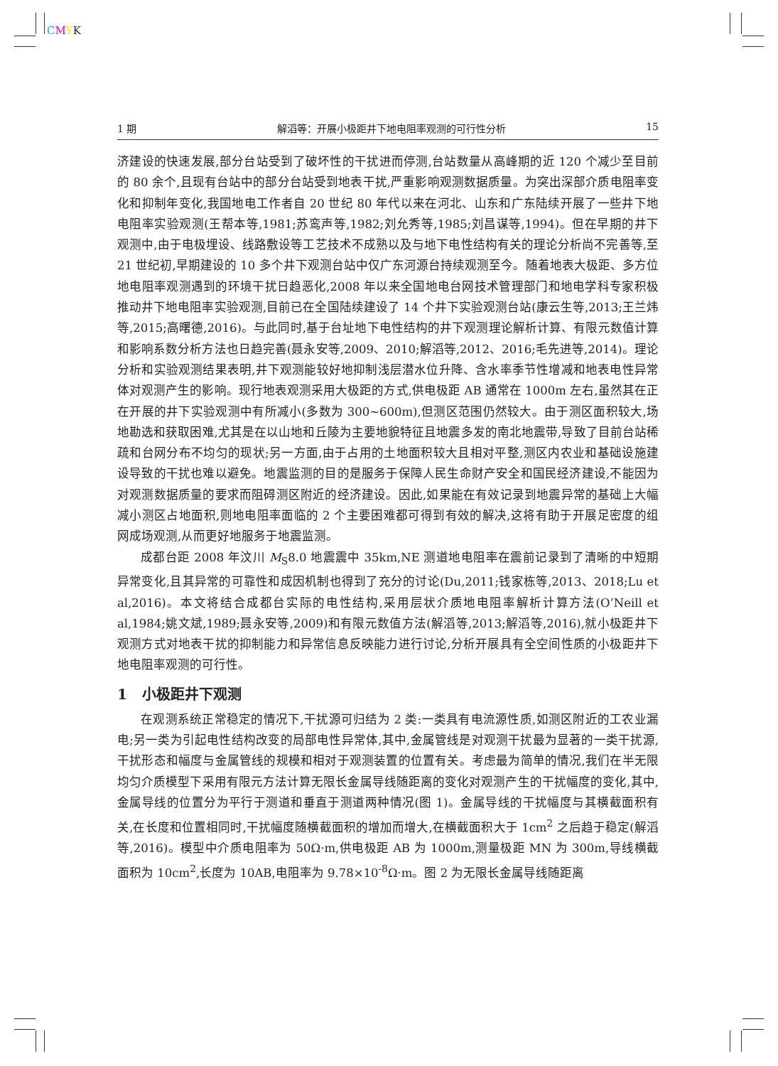CMYK
1 期 解滔等：开展小极距井下地电阻率观测的可行性分析 15
济建设的快速发展,部分台站受到了破坏性的干扰进而停测,台站数量从高峰期的近 120 个减少至目前的 80 余个,且现有台站中的部分台站受到地表干扰,严重影响观测数据质量。为突出深部介质电阻率变化和抑制年变化,我国地电工作者自 20 世纪 80 年代以来在河北、山东和广东陆续开展了一些井下地电阻率实验观测(王帮本等,1981;苏鸾声等,1982;刘允秀等,1985;刘昌谋等,1994)。但在早期的井下观测中,由于电极埋设、线路敷设等工艺技术不成熟以及与地下电性结构有关的理论分析尚不完善等,至 21 世纪初,早期建设的 10 多个井下观测台站中仅广东河源台持续观测至今。随着地表大极距、多方位地电阻率观测遇到的环境干扰日趋恶化,2008 年以来全国地电台网技术管理部门和地电学科专家积极推动井下地电阻率实验观测,目前已在全国陆续建设了 14 个井下实验观测台站(康云生等,2013;王兰炜等,2015;高曙德,2016)。与此同时,基于台址地下电性结构的井下观测理论解析计算、有限元数值计算和影响系数分析方法也日趋完善(聂永安等,2009、2010;解滔等,2012、2016;毛先进等,2014)。理论分析和实验观测结果表明,井下观测能较好地抑制浅层潜水位升降、含水率季节性增减和地表电性异常体对观测产生的影响。现行地表观测采用大极距的方式,供电极距 AB 通常在 1000m 左右,虽然其在正在开展的井下实验观测中有所减小(多数为 300~600m),但测区范围仍然较大。由于测区面积较大,场地勘选和获取困难,尤其是在以山地和丘陵为主要地貌特征且地震多发的南北地震带,导致了目前台站稀疏和台网分布不均匀的现状;另一方面,由于占用的土地面积较大且相对平整,测区内农业和基础设施建设导致的干扰也难以避免。地震监测的目的是服务于保障人民生命财产安全和国民经济建设,不能因为对观测数据质量的要求而阻碍测区附近的经济建设。因此,如果能在有效记录到地震异常的基础上大幅减小测区占地面积,则地电阻率面临的 2 个主要困难都可得到有效的解决,这将有助于开展足密度的组网成场观测,从而更好地服务于地震监测。
成都台距 2008 年汶川 M<sub>S</sub>8.0 地震震中 35km,NE 测道地电阻率在震前记录到了清晰的中短期异常变化,且其异常的可靠性和成因机制也得到了充分的讨论(Du,2011;钱家栋等,2013、2018;Lu et al,2016)。本文将结合成都台实际的电性结构,采用层状介质地电阻率解析计算方法(O’Neill et al,1984;姚文斌,1989;聂永安等,2009)和有限元数值方法(解滔等,2013;解滔等,2016),就小极距井下观测方式对地表干扰的抑制能力和异常信息反映能力进行讨论,分析开展具有全空间性质的小极距井下地电阻率观测的可行性。
1 小极距井下观测
在观测系统正常稳定的情况下,干扰源可归结为 2 类:一类具有电流源性质,如测区附近的工农业漏电;另一类为引起电性结构改变的局部电性异常体,其中,金属管线是对观测干扰最为显著的一类干扰源,干扰形态和幅度与金属管线的规模和相对于观测装置的位置有关。考虑最为简单的情况,我们在半无限均匀介质模型下采用有限元方法计算无限长金属导线随距离的变化对观测产生的干扰幅度的变化,其中,金属导线的位置分为平行于测道和垂直于测道两种情况(图 1)。金属导线的干扰幅度与其横截面积有关,在长度和位置相同时,干扰幅度随横截面积的增加而增大,在横截面积大于 1cm<sup>2</sup> 之后趋于稳定(解滔等,2016)。模型中介质电阻率为 50Ω·m,供电极距 AB 为 1000m,测量极距 MN 为 300m,导线横截面积为 10cm<sup>2</sup>,长度为 10AB,电阻率为 9.78×10<sup>-8</sup>Ω·m。图 2 为无限长金属导线随距离